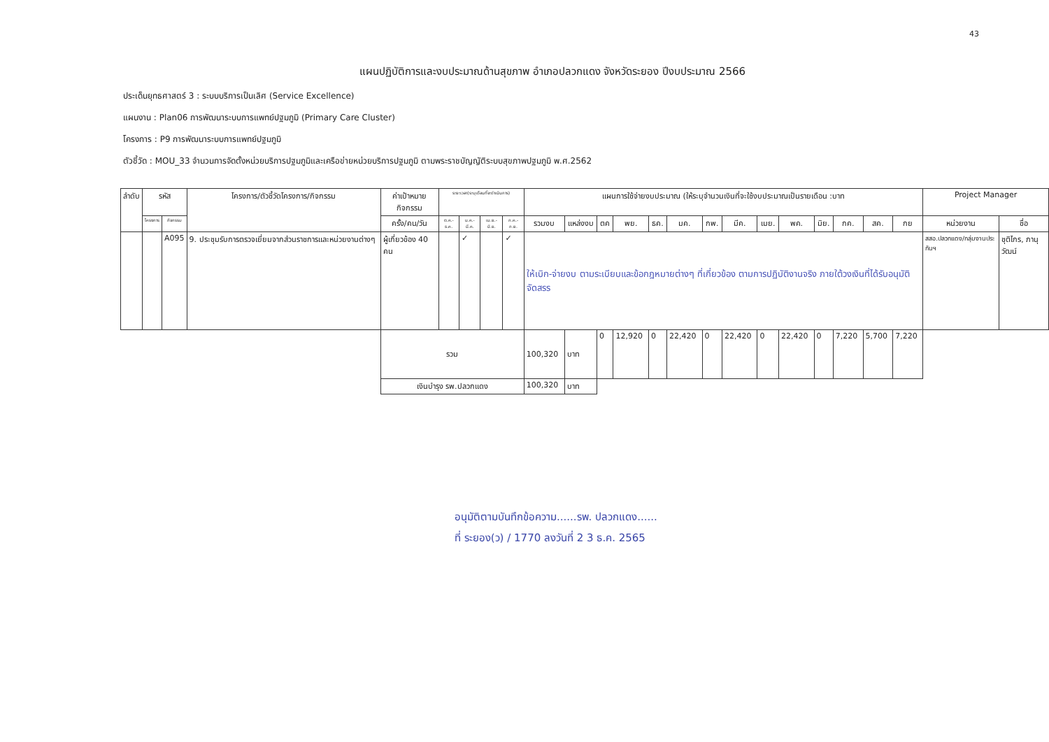43
แผนปฏิบัติการและงบประมาณด้านสุขภาพ อำเภอปลวกแดง จังหวัดระยอง ปีงบประมาณ 2566
ประเด็นยุทธศาสตร์ 3 : ระบบบริการเป็นเลิศ (Service Excellence)
แผนงาน : Plan06 การพัฒนาระบบการแพทย์ปฐมภูมิ (Primary Care Cluster)
โครงการ : P9 การพัฒนาระบบการแพทย์ปฐมภูมิ
ตัวชี้วัด : MOU_33 จำนวนการจัดตั้งหน่วยบริการปฐมภูมิและเครือข่ายหน่วยบริการปฐมภูมิ ตามพระราชบัญญัติระบบสุขภาพปฐมภูมิ พ.ศ.2562
| ลำดับ | รหัส | | โครงการ/ตัวชี้วัดโครงการ/กิจกรรม | ค่าเป้าหมายกิจกรรม | ระยะเวลา(ระบุเดือนที่จะดำเนินการ) | | | | แผนการใช้จ่ายงบประมาณ (ให้ระบุจำนวนเงินที่จะใช้งบประมาณเป็นรายเดือน :บาท | | | | | | | | | | | | | | Project Manager | |
| --- | --- | --- | --- | --- | --- | --- | --- | --- | --- | --- | --- | --- | --- | --- | --- | --- | --- | --- | --- | --- | --- | --- | --- | --- |
| | โครงการ | กิจกรรม | | ครั้ง/คน/วัน | ต.ค.-ธ.ค. | ม.ค.-มี.ค. | เม.ย.-มิ.ย. | ก.ค.-ก.ย. | รวมงบ | แหล่งงบ | ตค | พย. | ธค. | มค. | กพ. | มีค. | เมย. | พค. | มิย. | กค. | สค. | กย | หน่วยงาน | ชื่อ |
| | | A095 | 9. ประชุมรับการตรวจเยี่ยมจากส่วนราชการและหน่วยงานต่างๆ | ผู้เกี่ยวข้อง 40 คน | | ✓ | | ✓ | ให้เบิก-จ่ายงบ ตามระเบียบและข้อกฎหมายต่างๆ ที่เกี่ยวข้อง ตามการปฏิบัติงานจริง ภายใต้วงเงินที่ได้รับอนุมัติจัดสรร | | | | | | | | | | | | | | สสอ.ปลวกแดง/กลุ่มงานประกันฯ | ชุติไกร, ภานุวัฒน์ |
| | | | | รวม | | | | | 100,320 | บาท | 0 | 12,920 | 0 | 22,420 | 0 | 22,420 | 0 | 22,420 | 0 | 7,220 | 5,700 | 7,220 | | |
| | | | | เงินบำรุง รพ.ปลวกแดง | | | | | 100,320 | บาท | | | | | | | | | | | | | | |
อนุมัติตามบันทึกข้อความ......รพ. ปลวกแดง......
ที่ ระยอง(ว) / 1770 ลงวันที่ 2 3 ธ.ค. 2565